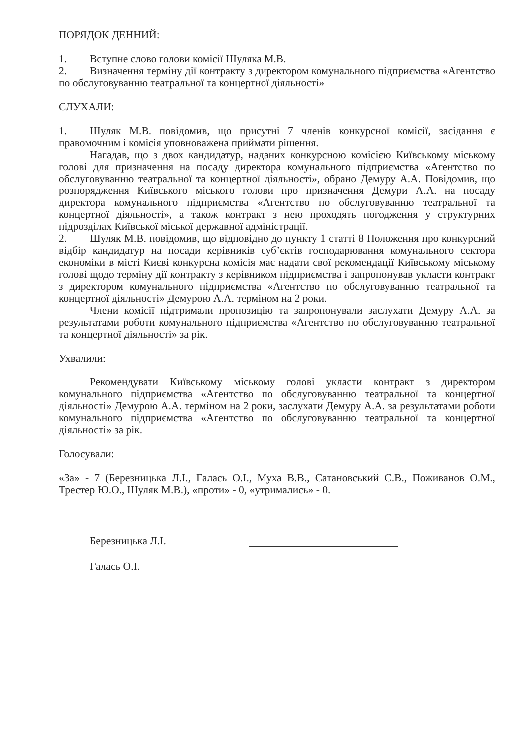ПОРЯДОК ДЕННИЙ:
1. Вступне слово голови комісії Шуляка М.В.
2. Визначення терміну дії контракту з директором комунального підприємства «Агентство по обслуговуванню театральної та концертної діяльності»
СЛУХАЛИ:
1. Шуляк М.В. повідомив, що присутні 7 членів конкурсної комісії, засідання є правомочним і комісія уповноважена приймати рішення.
Нагадав, що з двох кандидатур, наданих конкурсною комісією Київському міському голові для призначення на посаду директора комунального підприємства «Агентство по обслуговуванню театральної та концертної діяльності», обрано Демуру А.А. Повідомив, що розпорядження Київського міського голови про призначення Демури А.А. на посаду директора комунального підприємства «Агентство по обслуговуванню театральної та концертної діяльності», а також контракт з нею проходять погодження у структурних підрозділах Київської міської державної адміністрації.
2. Шуляк М.В. повідомив, що відповідно до пункту 1 статті 8 Положення про конкурсний відбір кандидатур на посади керівників суб’єктів господарювання комунального сектора економіки в місті Києві конкурсна комісія має надати свої рекомендації Київському міському голові щодо терміну дії контракту з керівником підприємства і запропонував укласти контракт з директором комунального підприємства «Агентство по обслуговуванню театральної та концертної діяльності» Демурою А.А. терміном на 2 роки.
Члени комісії підтримали пропозицію та запропонували заслухати Демуру А.А. за результатами роботи комунального підприємства «Агентство по обслуговуванню театральної та концертної діяльності» за рік.
Ухвалили:
Рекомендувати Київському міському голові укласти контракт з директором комунального підприємства «Агентство по обслуговуванню театральної та концертної діяльності» Демурою А.А. терміном на 2 роки, заслухати Демуру А.А. за результатами роботи комунального підприємства «Агентство по обслуговуванню театральної та концертної діяльності» за рік.
Голосували:
«За» - 7 (Березницька Л.І., Галась О.І., Муха В.В., Сатановський С.В., Поживанов О.М., Трестер Ю.О., Шуляк М.В.), «проти» - 0, «утримались» - 0.
Березницька Л.І.
Галась О.І.